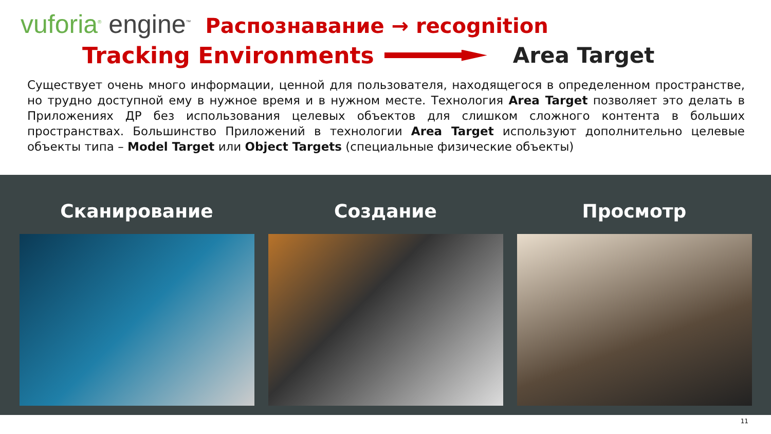vuforia<sup>®</sup> engine<sup>™</sup>
Распознавание → recognition
Tracking Environments Area Target
Существует очень много информации, ценной для пользователя, находящегося в определенном пространстве, но трудно доступной ему в нужное время и в нужном месте. Технология Area Target позволяет это делать в Приложениях ДР без использования целевых объектов для слишком сложного контента в больших пространствах. Большинство Приложений в технологии Area Target используют дополнительно целевые объекты типа – Model Target или Object Targets (специальные физические объекты)
Сканирование Создание Просмотр
11